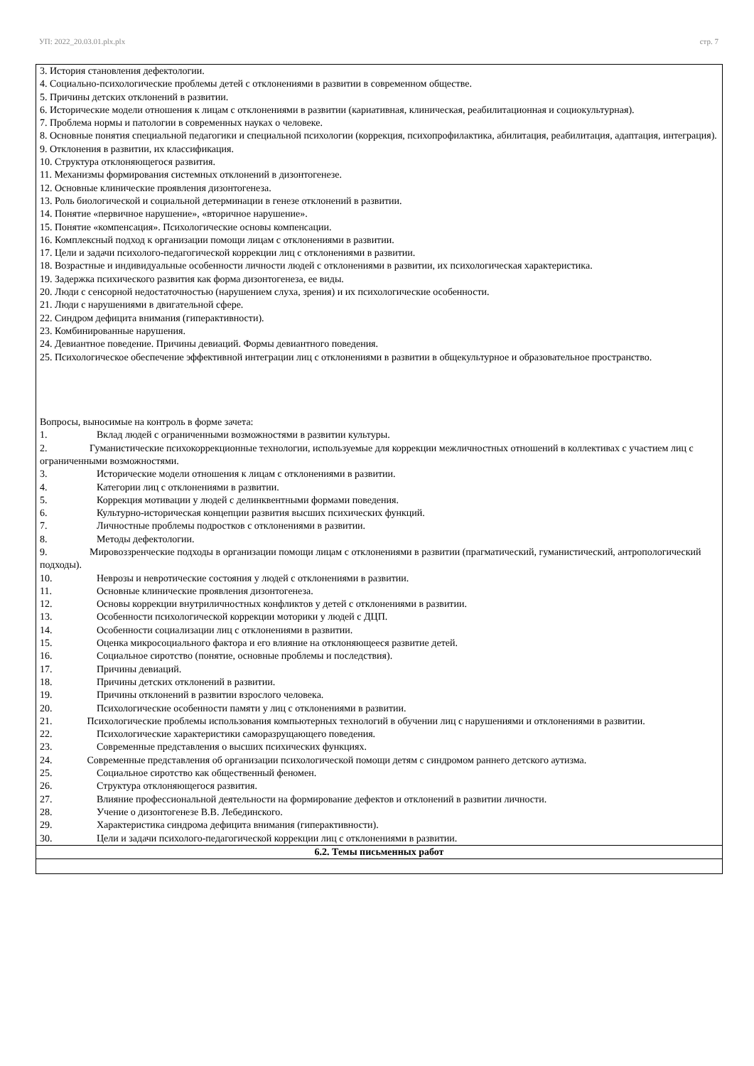УП: 2022_20.03.01.plx.plx стр. 7
| 3. История становления дефектологии. 4. Социально-психологические проблемы детей с отклонениями в развитии в современном обществе. 5. Причины детских отклонений в развитии. 6. Исторические модели отношения к лицам с отклонениями в развитии (кариативная, клиническая, реабилитационная и социокультурная). 7. Проблема нормы и патологии в современных науках о человеке. 8. Основные понятия специальной педагогики и специальной психологии (коррекция, психопрофилактика, абилитация, реабилитация, адаптация, интеграция). 9. Отклонения в развитии, их классификация. 10. Структура отклоняющегося развития. 11. Механизмы формирования системных отклонений в дизонтогенезе. 12. Основные клинические проявления дизонтогенеза. 13. Роль биологической и социальной детерминации в генезе отклонений в развитии. 14. Понятие «первичное нарушение», «вторичное нарушение». 15. Понятие «компенсация». Психологические основы компенсации. 16. Комплексный подход к организации помощи лицам с отклонениями в развитии. 17. Цели и задачи психолого-педагогической коррекции лиц с отклонениями в развитии. 18. Возрастные и индивидуальные особенности личности людей с отклонениями в развитии, их психологическая характеристика. 19. Задержка психического развития как форма дизонтогенеза, ее виды. 20. Люди с сенсорной недостаточностью (нарушением слуха, зрения) и их психологические особенности. 21. Люди с нарушениями в двигательной сфере. 22. Синдром дефицита внимания (гиперактивности). 23. Комбинированные нарушения. 24. Девиантное поведение. Причины девиаций. Формы девиантного поведения. 25. Психологическое обеспечение эффективной интеграции лиц с отклонениями в развитии в общекультурное и образовательное пространство. Вопросы, выносимые на контроль в форме зачета: 1. Вклад людей с ограниченными возможностями в развитии культуры. 2. Гуманистические психокоррекционные технологии, используемые для коррекции межличностных отношений в коллективах с участием лиц с ограниченными возможностями. 3. Исторические модели отношения к лицам с отклонениями в развитии. 4. Категории лиц с отклонениями в развитии. 5. Коррекция мотивации у людей с делинквентными формами поведения. 6. Культурно-историческая концепции развития высших психических функций. 7. Личностные проблемы подростков с отклонениями в развитии. 8. Методы дефектологии. 9. Мировоззренческие подходы в организации помощи лицам с отклонениями в развитии (прагматический, гуманистический, антропологический подходы). 10. Неврозы и невротические состояния у людей с отклонениями в развитии. 11. Основные клинические проявления дизонтогенеза. 12. Основы коррекции внутриличностных конфликтов у детей с отклонениями в развитии. 13. Особенности психологической коррекции моторики у людей с ДЦП. 14. Особенности социализации лиц с отклонениями в развитии. 15. Оценка микросоциального фактора и его влияние на отклоняющееся развитие детей. 16. Социальное сиротство (понятие, основные проблемы и последствия). 17. Причины девиаций. 18. Причины детских отклонений в развитии. 19. Причины отклонений в развитии взрослого человека. 20. Психологические особенности памяти у лиц с отклонениями в развитии. 21. Психологические проблемы использования компьютерных технологий в обучении лиц с нарушениями и отклонениями в развитии. 22. Психологические характеристики саморазрущающего поведения. 23. Современные представления о высших психических функциях. 24. Современные представления об организации психологической помощи детям с синдромом раннего детского аутизма. 25. Социальное сиротство как общественный феномен. 26. Структура отклоняющегося развития. 27. Влияние профессиональной деятельности на формирование дефектов и отклонений в развитии личности. 28. Учение о дизонтогенезе В.В. Лебединского. 29. Характеристика синдрома дефицита внимания (гиперактивности). 30. Цели и задачи психолого-педагогической коррекции лиц с отклонениями в развитии. |
| 6.2. Темы письменных работ |